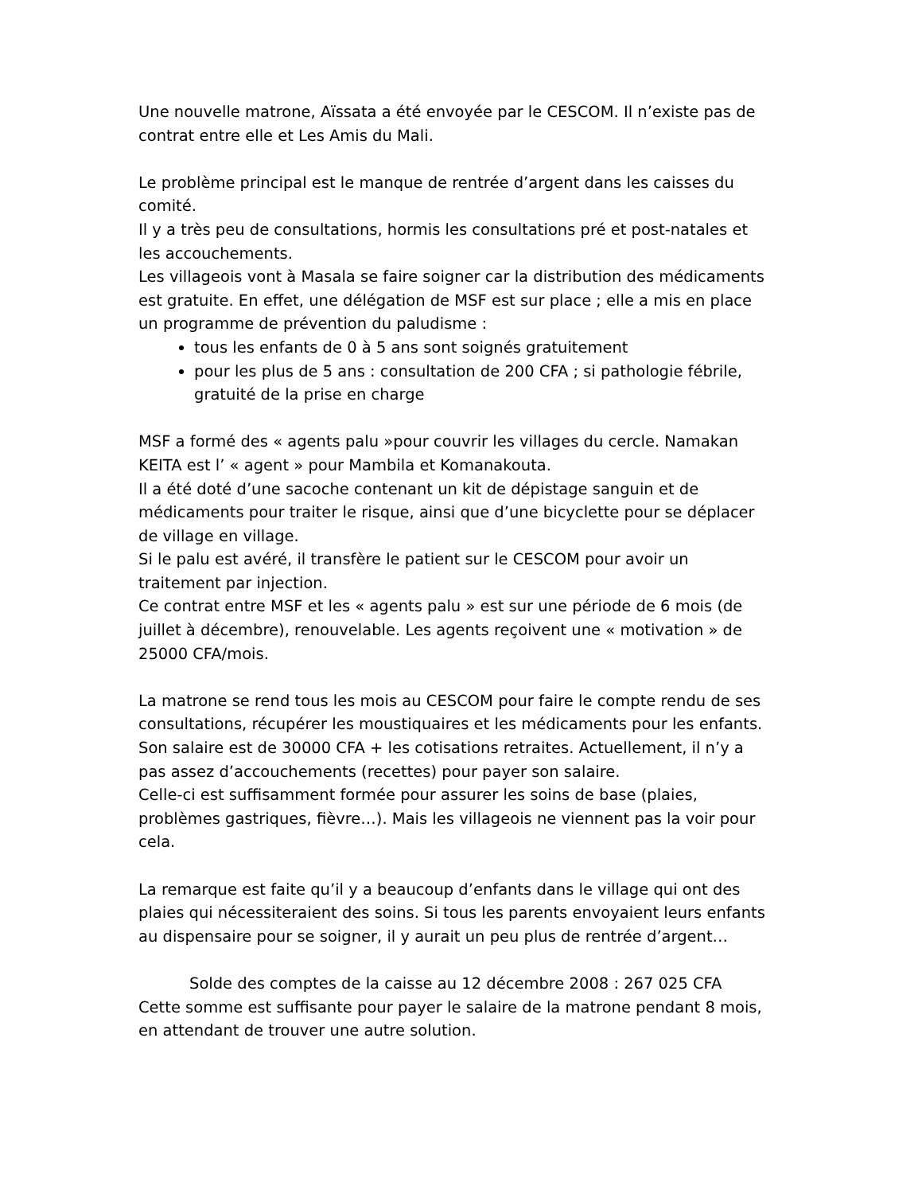Une nouvelle matrone, Aïssata a été envoyée par le CESCOM. Il n’existe pas de contrat entre elle et Les Amis du Mali.
Le problème principal est le manque de rentrée d’argent dans les caisses du comité.
Il y a très peu de consultations, hormis les consultations pré et post-natales et les accouchements.
Les villageois vont à Masala se faire soigner car la distribution des médicaments est gratuite. En effet, une délégation de MSF est sur place ; elle a mis en place un programme de prévention du paludisme :
tous les enfants de 0 à 5 ans sont soignés gratuitement
pour les plus de 5 ans : consultation de 200 CFA ; si pathologie fébrile, gratuité de la prise en charge
MSF a formé des « agents palu »pour couvrir les villages du cercle. Namakan KEITA est l’ « agent » pour Mambila et Komanakouta.
Il a été doté d’une sacoche contenant un kit de dépistage sanguin et de médicaments pour traiter le risque, ainsi que d’une bicyclette pour se déplacer de village en village.
Si le palu est avéré, il transfère le patient sur le CESCOM pour avoir un traitement par injection.
Ce contrat entre MSF et les « agents palu » est sur une période de 6 mois (de juillet à décembre), renouvelable. Les agents reçoivent une « motivation » de 25000 CFA/mois.
La matrone se rend tous les mois au CESCOM pour faire le compte rendu de ses consultations, récupérer les moustiquaires et les médicaments pour les enfants. Son salaire est de 30000 CFA + les cotisations retraites. Actuellement, il n’y a pas assez d’accouchements (recettes) pour payer son salaire.
Celle-ci est suffisamment formée pour assurer les soins de base (plaies, problèmes gastriques, fièvre…). Mais les villageois ne viennent pas la voir pour cela.
La remarque est faite qu’il y a beaucoup d’enfants dans le village qui ont des plaies qui nécessiteraient des soins. Si tous les parents envoyaient leurs enfants au dispensaire pour se soigner, il y aurait un peu plus de rentrée d’argent…
Solde des comptes de la caisse au 12 décembre 2008 : 267 025 CFA
Cette somme est suffisante pour payer le salaire de la matrone pendant 8 mois, en attendant de trouver une autre solution.